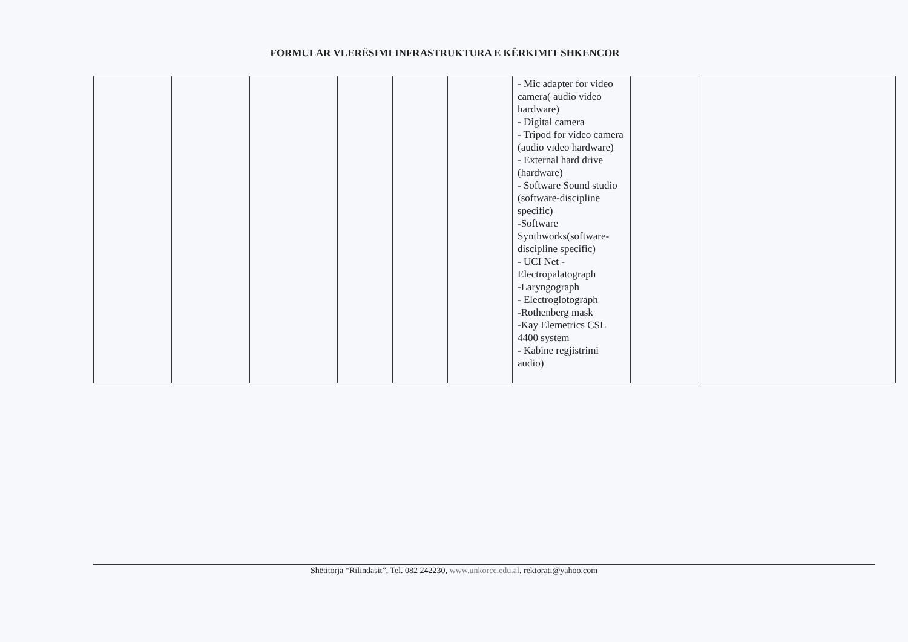FORMULAR VLERËSIMI INFRASTRUKTURA E KËRKIMIT SHKENCOR
| | | | | | | - Mic adapter for video camera( audio video hardware) - Digital camera - Tripod for video camera (audio video hardware) - External hard drive (hardware) - Software Sound studio (software-discipline specific) -Software Synthworks(software-discipline specific) - UCI Net - Electropalatograph -Laryngograph - Electroglotograph -Rothenberg mask -Kay Elemetrics CSL 4400 system - Kabine regjistrimi audio) | | |
Shëtitorja “Rilindasit”, Tel. 082 242230, www.unkorce.edu.al, rektorati@yahoo.com